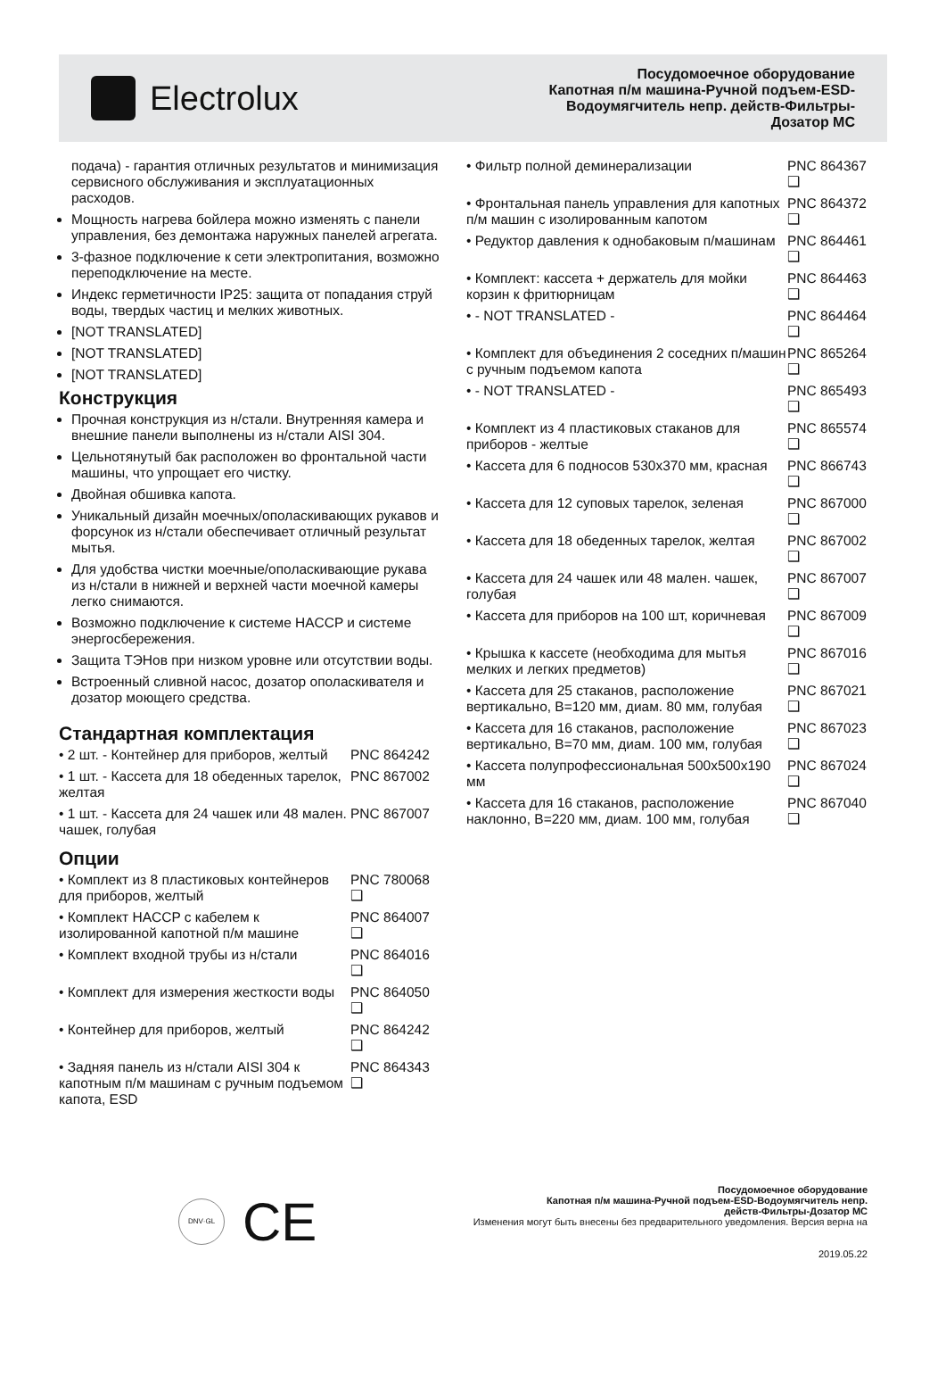Electrolux
Посудомоечное оборудование
Капотная п/м машина-Ручной подъем-ESD-
Водоумягчитель непр. действ-Фильтры-
Дозатор МС
подача) - гарантия отличных результатов и минимизация сервисного обслуживания и эксплуатационных расходов.
Мощность нагрева бойлера можно изменять с панели управления, без демонтажа наружных панелей агрегата.
3-фазное подключение к сети электропитания, возможно переподключение на месте.
Индекс герметичности IP25: защита от попадания струй воды, твердых частиц и мелких животных.
[NOT TRANSLATED]
[NOT TRANSLATED]
[NOT TRANSLATED]
Конструкция
Прочная конструкция из н/стали. Внутренняя камера и внешние панели выполнены из н/стали AISI 304.
Цельнотянутый бак расположен во фронтальной части машины, что упрощает его чистку.
Двойная обшивка капота.
Уникальный дизайн моечных/ополаскивающих рукавов и форсунок из н/стали обеспечивает отличный результат мытья.
Для удобства чистки моечные/ополаскивающие рукава из н/стали в нижней и верхней части моечной камеры легко снимаются.
Возможно подключение к системе HACCP и системе энергосбережения.
Защита ТЭНов при низком уровне или отсутствии воды.
Встроенный сливной насос, дозатор ополаскивателя и дозатор моющего средства.
Стандартная комплектация
| • 2 шт. - Контейнер для приборов, желтый | PNC 864242 |
| • 1 шт. - Кассета для 18 обеденных тарелок, желтая | PNC 867002 |
| • 1 шт. - Кассета для 24 чашек или 48 мален. чашек, голубая | PNC 867007 |
Опции
| • Комплект из 8 пластиковых контейнеров для приборов, желтый | PNC 780068 ❑ |
| • Комплект HACCP с кабелем к изолированной капотной п/м машине | PNC 864007 ❑ |
| • Комплект входной трубы из н/стали | PNC 864016 ❑ |
| • Комплект для измерения жесткости воды | PNC 864050 ❑ |
| • Контейнер для приборов, желтый | PNC 864242 ❑ |
| • Задняя панель из н/стали AISI 304 к капотным п/м машинам с ручным подъемом капота, ESD | PNC 864343 ❑ |
| • Фильтр полной деминерализации | PNC 864367 ❑ |
| • Фронтальная панель управления для капотных п/м машин с изолированным капотом | PNC 864372 ❑ |
| • Редуктор давления к однобаковым п/машинам | PNC 864461 ❑ |
| • Комплект: кассета + держатель для мойки корзин к фритюрницам | PNC 864463 ❑ |
| • - NOT TRANSLATED - | PNC 864464 ❑ |
| • Комплект для объединения 2 соседних п/машин с ручным подъемом капота | PNC 865264 ❑ |
| • - NOT TRANSLATED - | PNC 865493 ❑ |
| • Комплект из 4 пластиковых стаканов для приборов - желтые | PNC 865574 ❑ |
| • Кассета для 6 подносов 530х370 мм, красная | PNC 866743 ❑ |
| • Кассета для 12 суповых тарелок, зеленая | PNC 867000 ❑ |
| • Кассета для 18 обеденных тарелок, желтая | PNC 867002 ❑ |
| • Кассета для 24 чашек или 48 мален. чашек, голубая | PNC 867007 ❑ |
| • Кассета для приборов на 100 шт, коричневая | PNC 867009 ❑ |
| • Крышка к кассете (необходима для мытья мелких и легких предметов) | PNC 867016 ❑ |
| • Кассета для 25 стаканов, расположение вертикально, В=120 мм, диам. 80 мм, голубая | PNC 867021 ❑ |
| • Кассета для 16 стаканов, расположение вертикально, В=70 мм, диам. 100 мм, голубая | PNC 867023 ❑ |
| • Кассета полупрофессиональная 500х500х190 мм | PNC 867024 ❑ |
| • Кассета для 16 стаканов, расположение наклонно, В=220 мм, диам. 100 мм, голубая | PNC 867040 ❑ |
DNV·GL CE
Посудомоечное оборудование
Капотная п/м машина-Ручной подъем-ESD-Водоумягчитель непр.
действ-Фильтры-Дозатор МС
Изменения могут быть внесены без предварительного уведомления. Версия верна на
2019.05.22